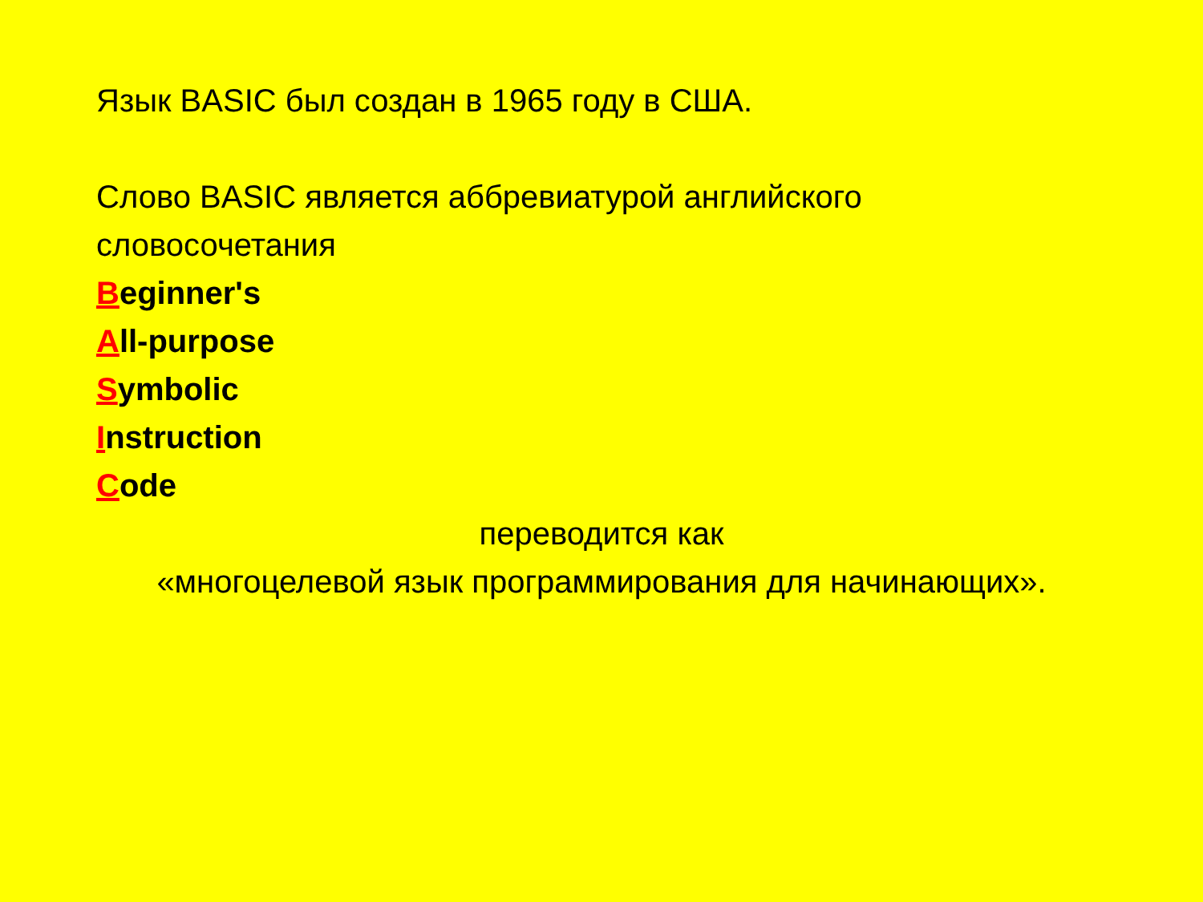Язык BASIC был создан в 1965 году в США.
Слово BASIC является аббревиатурой английского словосочетания
Beginner's
All-purpose
Symbolic
Instruction
Code
переводится как
«многоцелевой язык программирования для начинающих».